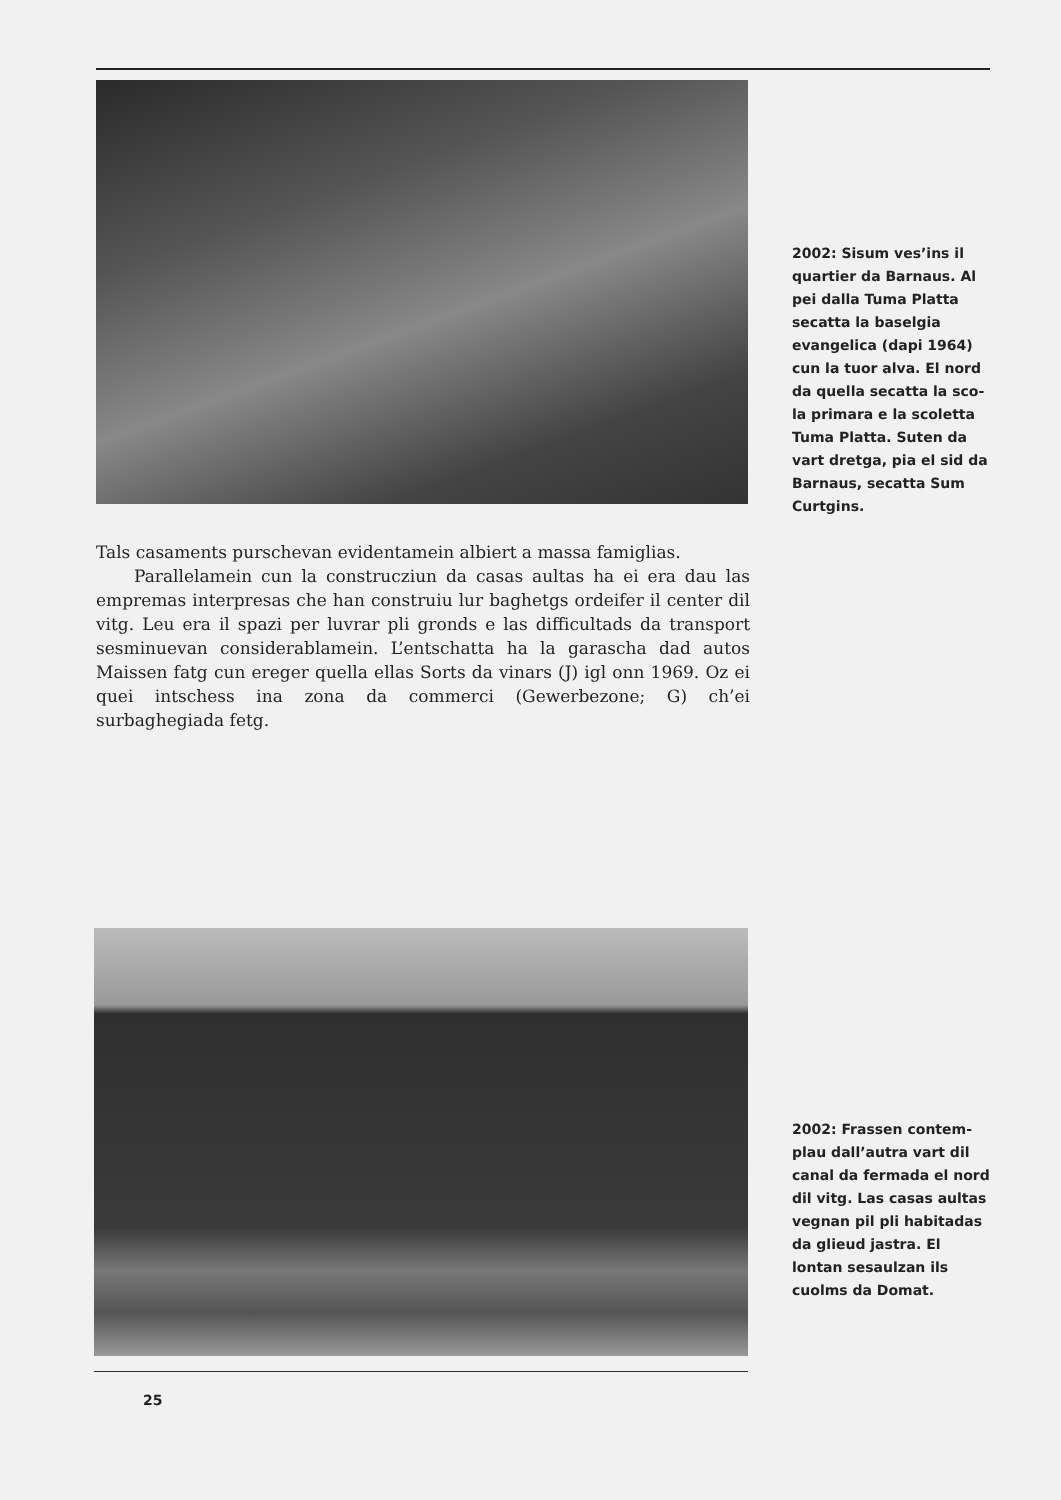2002: Sisum ves’ins il quartier da Barnaus. Al pei dalla Tuma Platta secatta la baselgia evangelica (dapi 1964) cun la tuor alva. El nord da quella secatta la sco­la primara e la scoletta Tuma Platta. Suten da vart dretga, pia el sid da Barnaus, secatta Sum Curtgins.
Tals casaments purschevan evidentamein albiert a massa fami­glias.
Parallelamein cun la construcziun da casas aultas ha ei era dau las empremas interpresas che han construiu lur baghetgs ordeifer il center dil vitg. Leu era il spazi per luvrar pli gronds e las difficul­tads da transport sesminuevan considerablamein. L’entschatta ha la garascha dad autos Maissen fatg cun ereger quella ellas Sorts da vinars (J) igl onn 1969. Oz ei quei intschess ina zona da commerci (Gewerbezone; G) ch’ei surbaghegiada fetg.
2002: Frassen contem­plau dall’autra vart dil canal da fermada el nord dil vitg. Las casas aultas vegnan pil pli habitadas da glieud jastra. El lontan sesaul­zan ils cuolms da Do­mat.
25